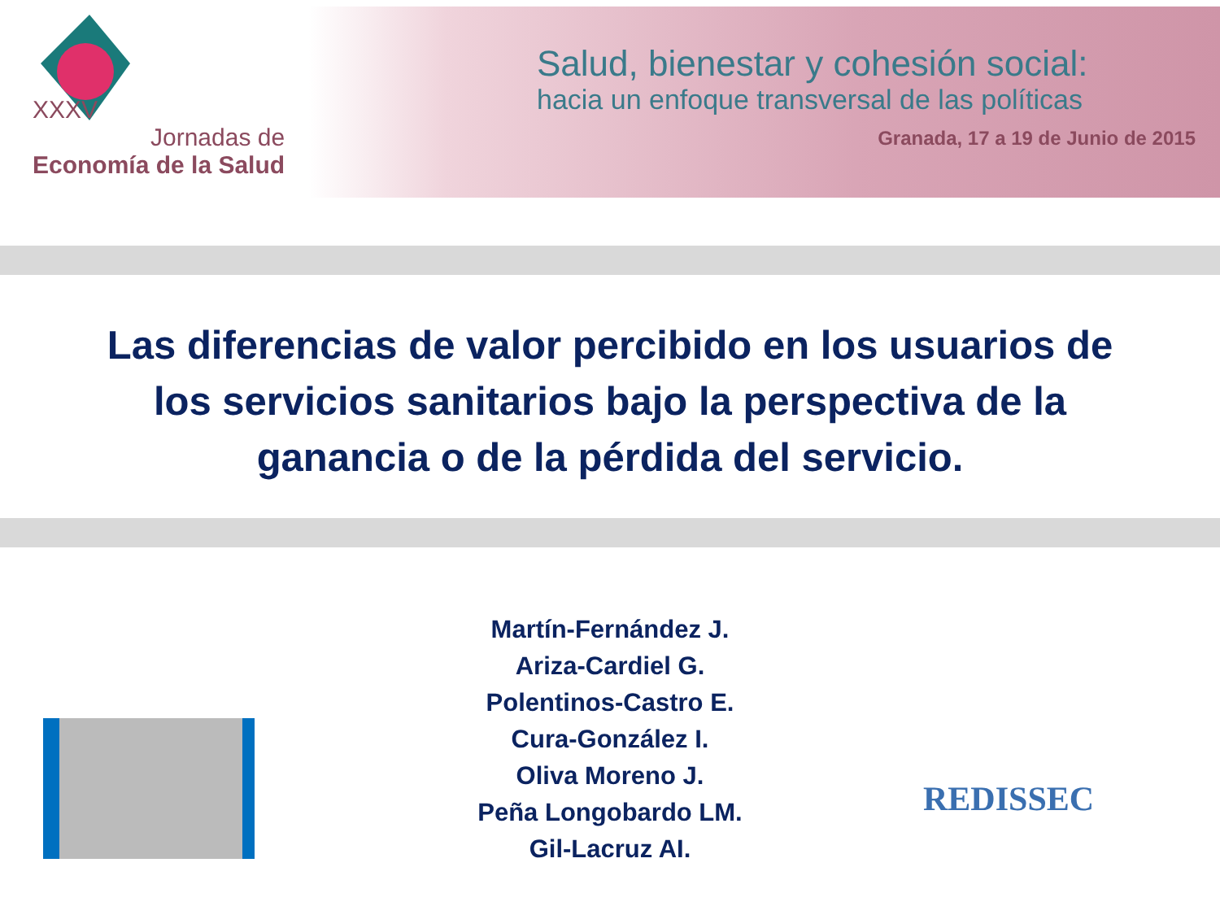XXXV
Jornadas de
Economía de la Salud
Salud, bienestar y cohesión social:
hacia un enfoque transversal de las políticas
Granada, 17 a 19 de Junio de 2015
Las diferencias de valor percibido en los usuarios de los servicios sanitarios bajo la perspectiva de la ganancia o de la pérdida del servicio.
Martín-Fernández J.
Ariza-Cardiel G.
Polentinos-Castro E.
Cura-González I.
Oliva Moreno J.
Peña Longobardo LM.
Gil-Lacruz AI.
REDISSEC